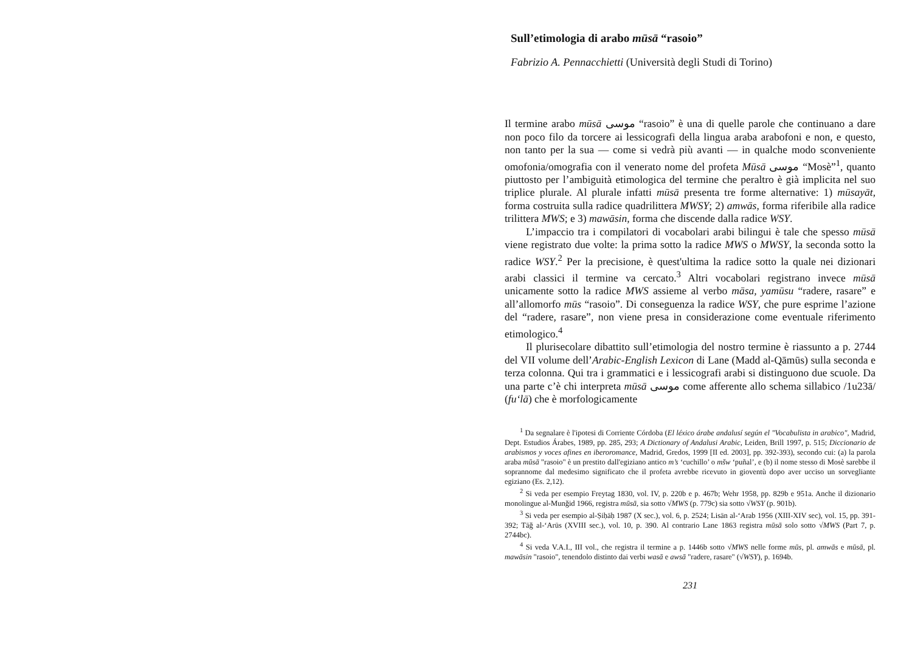Sull’etimologia di arabo mūsā “rasoio”
Fabrizio A. Pennacchietti (Università degli Studi di Torino)
Il termine arabo mūsā موسى “rasoio” è una di quelle parole che continuano a dare non poco filo da torcere ai lessicografi della lingua araba arabofoni e non, e questo, non tanto per la sua — come si vedrà più avanti — in qualche modo sconveniente omofonia/omografia con il venerato nome del profeta Mūsā موسى “Mosè”<sup>1</sup>, quanto piuttosto per l’ambiguità etimologica del termine che peraltro è già implicita nel suo triplice plurale. Al plurale infatti mūsā presenta tre forme alternative: 1) mūsayāt, forma costruita sulla radice quadrilittera MWSY; 2) amwās, forma riferibile alla radice trilittera MWS; e 3) mawāsin, forma che discende dalla radice WSY.
L’impaccio tra i compilatori di vocabolari arabi bilingui è tale che spesso mūsā viene registrato due volte: la prima sotto la radice MWS o MWSY, la seconda sotto la radice WSY.<sup>2</sup> Per la precisione, è quest'ultima la radice sotto la quale nei dizionari arabi classici il termine va cercato.<sup>3</sup> Altri vocabolari registrano invece mūsā unicamente sotto la radice MWS assieme al verbo māsa, yamūsu “radere, rasare” e all’allomorfo mūs “rasoio”. Di conseguenza la radice WSY, che pure esprime l’azione del “radere, rasare”, non viene presa in considerazione come eventuale riferimento etimologico.<sup>4</sup>
Il plurisecolare dibattito sull’etimologia del nostro termine è riassunto a p. 2744 del VII volume dell’Arabic-English Lexicon di Lane (Madd al-Qāmūs) sulla seconda e terza colonna. Qui tra i grammatici e i lessicografi arabi si distinguono due scuole. Da una parte c’è chi interpreta mūsā موسى come afferente allo schema sillabico /1u23ā/ (fu‘lā) che è morfologicamente
<sup>1</sup> Da segnalare è l'ipotesi di Corriente Córdoba (El léxico árabe andalusí según el "Vocabulista in arabico", Madrid, Dept. Estudios Árabes, 1989, pp. 285, 293; A Dictionary of Andalusi Arabic, Leiden, Brill 1997, p. 515; Diccionario de arabismos y voces afines en iberoromance, Madrid, Gredos, 1999 [II ed. 2003], pp. 392-393), secondo cui: (a) la parola araba mūsā "rasoio" è un prestito dall'egiziano antico m’s ‘cuchillo’ o mšw ‘puñal’, e (b) il nome stesso di Mosè sarebbe il soprannome dal medesimo significato che il profeta avrebbe ricevuto in gioventù dopo aver ucciso un sorvegliante egiziano (Es. 2,12).
<sup>2</sup> Si veda per esempio Freytag 1830, vol. IV, p. 220b e p. 467b; Wehr 1958, pp. 829b e 951a. Anche il dizionario monolingue al-Munǧid 1966, registra mūsā, sia sotto √MWS (p. 779c) sia sotto √WSY (p. 901b).
<sup>3</sup> Si veda per esempio al-Ṣiḥāḥ 1987 (X sec.), vol. 6, p. 2524; Lisān al-‘Arab 1956 (XIII-XIV sec), vol. 15, pp. 391-392; Tāǧ al-‘Arūs (XVIII sec.), vol. 10, p. 390. Al contrario Lane 1863 registra mūsā solo sotto √MWS (Part 7, p. 2744bc).
<sup>4</sup> Si veda V.A.I., III vol., che registra il termine a p. 1446b sotto √MWS nelle forme mūs, pl. amwās e mūsā, pl. mawāsin "rasoio", tenendolo distinto dai verbi wasā e awsā "radere, rasare" (√WSY), p. 1694b.
231